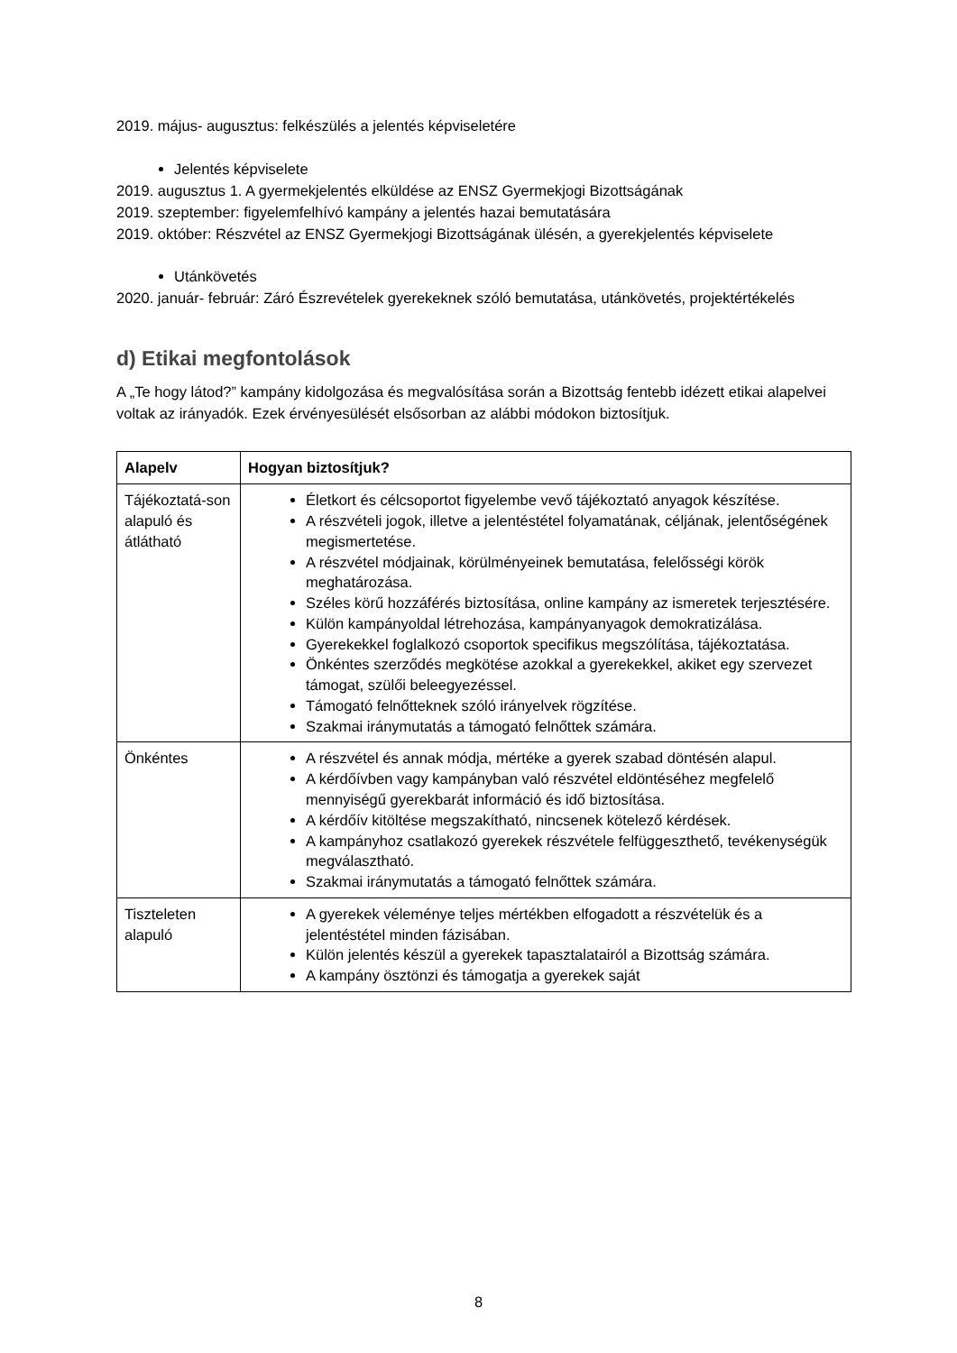2019. május- augusztus: felkészülés a jelentés képviseletére
Jelentés képviselete
2019. augusztus 1. A gyermekjelentés elküldése az ENSZ Gyermekjogi Bizottságának
2019. szeptember: figyelemfelhívó kampány a jelentés hazai bemutatására
2019. október: Részvétel az ENSZ Gyermekjogi Bizottságának ülésén, a gyerekjelentés képviselete
Utánkövetés
2020. január- február: Záró Észrevételek gyerekeknek szóló bemutatása, utánkövetés, projektértékelés
d) Etikai megfontolások
A „Te hogy látod?” kampány kidolgozása és megvalósítása során a Bizottság fentebb idézett etikai alapelvei voltak az irányadók. Ezek érvényesülését elsősorban az alábbi módokon biztosítjuk.
| Alapelv | Hogyan biztosítjuk? |
| --- | --- |
| Tájékoztatá-son alapuló és átlátható | Életkort és célcsoportot figyelembe vevő tájékoztató anyagok készítése. A részvételi jogok, illetve a jelentéstétel folyamatának, céljának, jelentőségének megismertetése. A részvétel módjainak, körülményeinek bemutatása, felelősségi körök meghatározása. Széles körű hozzáférés biztosítása, online kampány az ismeretek terjesztésére. Külön kampányoldal létrehozása, kampányanyagok demokratizálása. Gyerekekkel foglalkozó csoportok specifikus megszólítása, tájékoztatása. Önkéntes szerződés megkötése azokkal a gyerekekkel, akiket egy szervezet támogat, szülői beleegyezéssel. Támogató felnőtteknek szóló irányelvek rögzítése. Szakmai iránymutatás a támogató felnőttek számára. |
| Önkéntes | A részvétel és annak módja, mértéke a gyerek szabad döntésén alapul. A kérdőívben vagy kampányban való részvétel eldöntéséhez megfelelő mennyiségű gyerekbarát információ és idő biztosítása. A kérdőív kitöltése megszakítható, nincsenek kötelező kérdések. A kampányhoz csatlakozó gyerekek részvétele felfüggeszthető, tevékenységük megválasztható. Szakmai iránymutatás a támogató felnőttek számára. |
| Tiszteleten alapuló | A gyerekek véleménye teljes mértékben elfogadott a részvételük és a jelentéstétel minden fázisában. Külön jelentés készül a gyerekek tapasztalatairól a Bizottság számára. A kampány ösztönzi és támogatja a gyerekek saját |
8